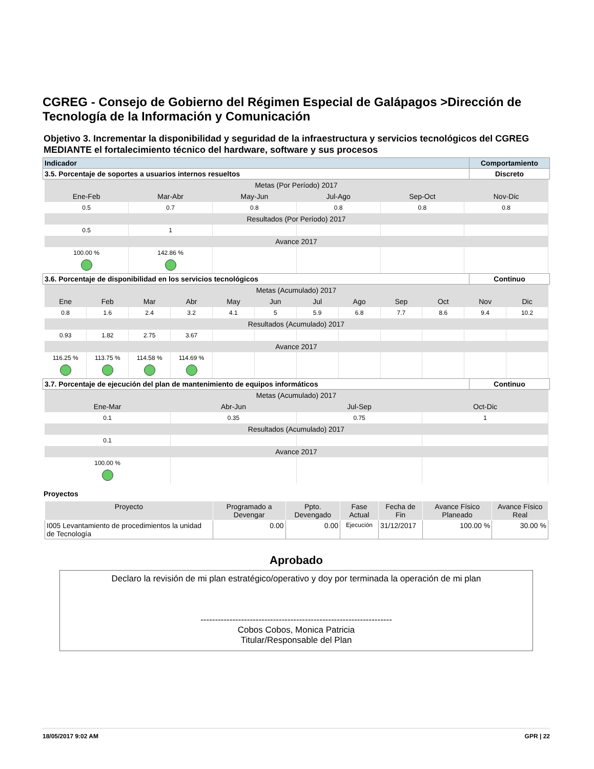CGREG - Consejo de Gobierno del Régimen Especial de Galápagos >Dirección de Tecnología de la Información y Comunicación
Objetivo 3. Incrementar la disponibilidad y seguridad de la infraestructura y servicios tecnológicos del CGREG MEDIANTE el fortalecimiento técnico del hardware, software y sus procesos
| Indicador | Comportamiento |
| 3.5. Porcentaje de soportes a usuarios internos resueltos | Discreto |
| Metas (Por Período) 2017 | | | | | |
| Ene-Feb | Mar-Abr | May-Jun | Jul-Ago | Sep-Oct | Nov-Dic |
| 0.5 | 0.7 | 0.8 | 0.8 | 0.8 | 0.8 |
| Resultados (Por Período) 2017 | | | | | |
| 0.5 | 1 | | | | |
| Avance 2017 | | | | | |
| 100.00 % | 142.86 % | | | | |
| 3.6. Porcentaje de disponibilidad en los servicios tecnológicos | Continuo |
| Metas (Acumulado) 2017 | | | | | | | | | | | |
| Ene | Feb | Mar | Abr | May | Jun | Jul | Ago | Sep | Oct | Nov | Dic |
| 0.8 | 1.6 | 2.4 | 3.2 | 4.1 | 5 | 5.9 | 6.8 | 7.7 | 8.6 | 9.4 | 10.2 |
| Resultados (Acumulado) 2017 | | | | | | | | | | | |
| 0.93 | 1.82 | 2.75 | 3.67 | | | | | | | | |
| Avance 2017 | | | | | | | | | | | |
| 116.25 % | 113.75 % | 114.58 % | 114.69 % | | | | | | | | |
| 3.7. Porcentaje de ejecución del plan de mantenimiento de equipos informáticos | Continuo |
| Metas (Acumulado) 2017 | | | |
| Ene-Mar | Abr-Jun | Jul-Sep | Oct-Dic |
| 0.1 | 0.35 | 0.75 | 1 |
| Resultados (Acumulado) 2017 | | | |
| 0.1 | | | |
| Avance 2017 | | | |
| 100.00 % | | | |
Proyectos
| Proyecto | Programado a Devengar | Ppto. Devengado | Fase Actual | Fecha de Fin | Avance Físico Planeado | Avance Físico Real |
| --- | --- | --- | --- | --- | --- | --- |
| I005 Levantamiento de procedimientos la unidad de Tecnología | 0.00 | 0.00 | Ejecución | 31/12/2017 | 100.00 % | 30.00 % |
Aprobado
Declaro la revisión de mi plan estratégico/operativo y doy por terminada la operación de mi plan
------------------------------------------------------------------
Cobos Cobos, Monica Patricia
Titular/Responsable del Plan
18/05/2017 9:02 AM GPR | 22